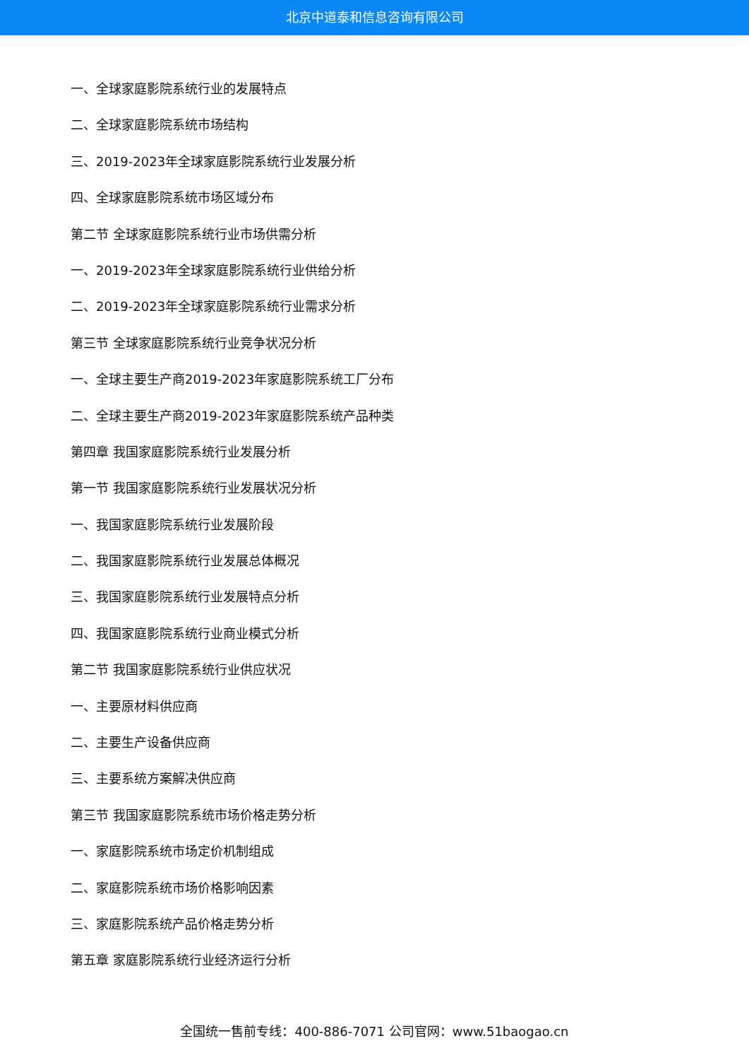北京中道泰和信息咨询有限公司
一、全球家庭影院系统行业的发展特点
二、全球家庭影院系统市场结构
三、2019-2023年全球家庭影院系统行业发展分析
四、全球家庭影院系统市场区域分布
第二节 全球家庭影院系统行业市场供需分析
一、2019-2023年全球家庭影院系统行业供给分析
二、2019-2023年全球家庭影院系统行业需求分析
第三节 全球家庭影院系统行业竞争状况分析
一、全球主要生产商2019-2023年家庭影院系统工厂分布
二、全球主要生产商2019-2023年家庭影院系统产品种类
第四章 我国家庭影院系统行业发展分析
第一节 我国家庭影院系统行业发展状况分析
一、我国家庭影院系统行业发展阶段
二、我国家庭影院系统行业发展总体概况
三、我国家庭影院系统行业发展特点分析
四、我国家庭影院系统行业商业模式分析
第二节 我国家庭影院系统行业供应状况
一、主要原材料供应商
二、主要生产设备供应商
三、主要系统方案解决供应商
第三节 我国家庭影院系统市场价格走势分析
一、家庭影院系统市场定价机制组成
二、家庭影院系统市场价格影响因素
三、家庭影院系统产品价格走势分析
第五章 家庭影院系统行业经济运行分析
全国统一售前专线：400-886-7071 公司官网：www.51baogao.cn